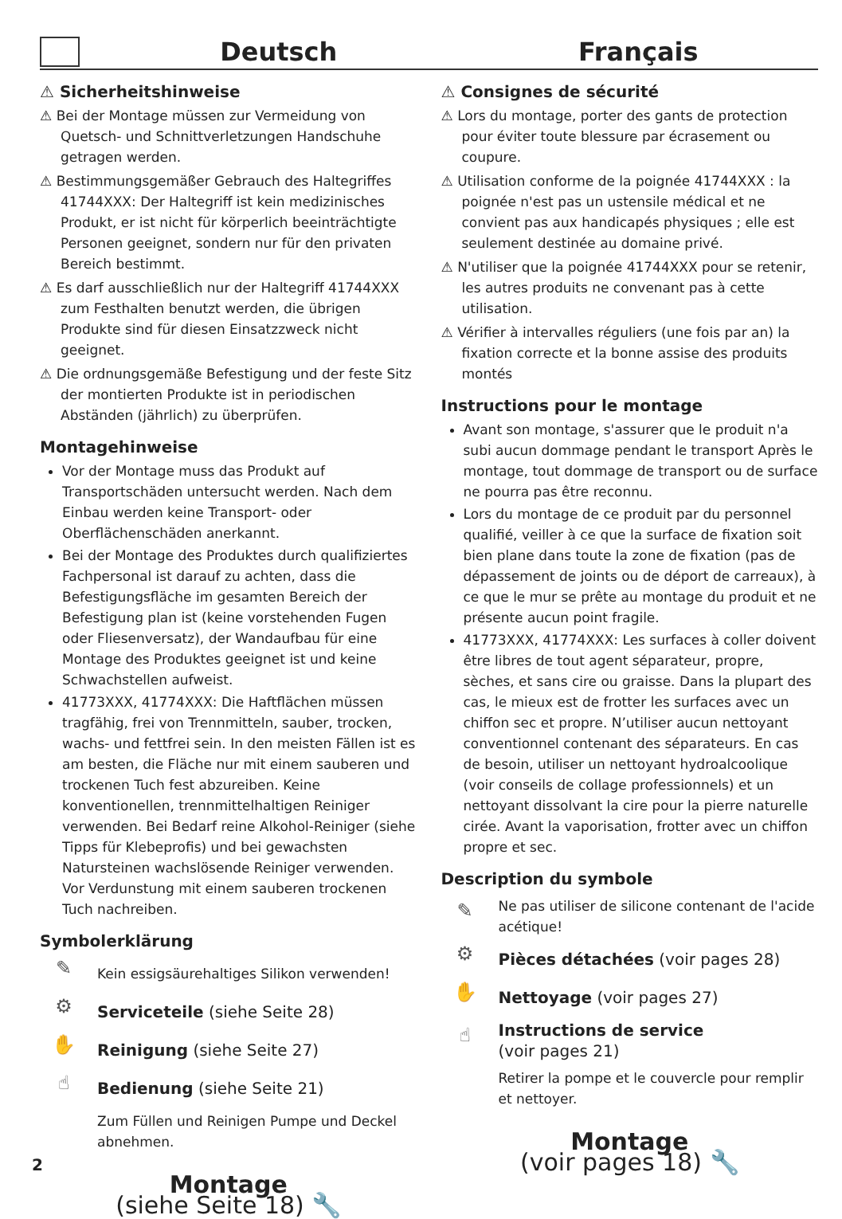Deutsch
Français
⚠ Sicherheitshinweise
⚠ Bei der Montage müssen zur Vermeidung von Quetsch- und Schnittverletzungen Handschuhe getragen werden.
⚠ Bestimmungsgemäßer Gebrauch des Haltegriffes 41744XXX: Der Haltegriff ist kein medizinisches Produkt, er ist nicht für körperlich beeinträchtigte Personen geeignet, sondern nur für den privaten Bereich bestimmt.
⚠ Es darf ausschließlich nur der Haltegriff 41744XXX zum Festhalten benutzt werden, die übrigen Produkte sind für diesen Einsatzzweck nicht geeignet.
⚠ Die ordnungsgemäße Befestigung und der feste Sitz der montierten Produkte ist in periodischen Abständen (jährlich) zu überprüfen.
Montagehinweise
Vor der Montage muss das Produkt auf Transportschäden untersucht werden. Nach dem Einbau werden keine Transport- oder Oberflächenschäden anerkannt.
Bei der Montage des Produktes durch qualifiziertes Fachpersonal ist darauf zu achten, dass die Befestigungsfläche im gesamten Bereich der Befestigung plan ist (keine vorstehenden Fugen oder Fliesenversatz), der Wandaufbau für eine Montage des Produktes geeignet ist und keine Schwachstellen aufweist.
41773XXX, 41774XXX: Die Haftflächen müssen tragfähig, frei von Trennmitteln, sauber, trocken, wachs- und fettfrei sein. In den meisten Fällen ist es am besten, die Fläche nur mit einem sauberen und trockenen Tuch fest abzureiben. Keine konventionellen, trennmittelhaltigen Reiniger verwenden. Bei Bedarf reine Alkohol-Reiniger (siehe Tipps für Klebeprofis) und bei gewachsten Natursteinen wachslösende Reiniger verwenden. Vor Verdunstung mit einem sauberen trockenen Tuch nachreiben.
Symbolerklärung
✎
Kein essigsäurehaltiges Silikon verwenden!
⚙
Serviceteile (siehe Seite 28)
✋
Reinigung (siehe Seite 27)
☝
Bedienung (siehe Seite 21)
Zum Füllen und Reinigen Pumpe und Deckel abnehmen.
Montage
(siehe Seite 18) 🔧
⚠ Consignes de sécurité
⚠ Lors du montage, porter des gants de protection pour éviter toute blessure par écrasement ou coupure.
⚠ Utilisation conforme de la poignée 41744XXX : la poignée n'est pas un ustensile médical et ne convient pas aux handicapés physiques ; elle est seulement destinée au domaine privé.
⚠ N'utiliser que la poignée 41744XXX pour se retenir, les autres produits ne convenant pas à cette utilisation.
⚠ Vérifier à intervalles réguliers (une fois par an) la fixation correcte et la bonne assise des produits montés
Instructions pour le montage
Avant son montage, s'assurer que le produit n'a subi aucun dommage pendant le transport Après le montage, tout dommage de transport ou de surface ne pourra pas être reconnu.
Lors du montage de ce produit par du personnel qualifié, veiller à ce que la surface de fixation soit bien plane dans toute la zone de fixation (pas de dépassement de joints ou de déport de carreaux), à ce que le mur se prête au montage du produit et ne présente aucun point fragile.
41773XXX, 41774XXX: Les surfaces à coller doivent être libres de tout agent séparateur, propre, sèches, et sans cire ou graisse. Dans la plupart des cas, le mieux est de frotter les surfaces avec un chiffon sec et propre. N’utiliser aucun nettoyant conventionnel contenant des séparateurs. En cas de besoin, utiliser un nettoyant hydroalcoolique (voir conseils de collage professionnels) et un nettoyant dissolvant la cire pour la pierre naturelle cirée. Avant la vaporisation, frotter avec un chiffon propre et sec.
Description du symbole
✎
Ne pas utiliser de silicone contenant de l'acide acétique!
⚙
Pièces détachées (voir pages 28)
✋
Nettoyage (voir pages 27)
☝
Instructions de service
(voir pages 21)
Retirer la pompe et le couvercle pour remplir et nettoyer.
Montage
(voir pages 18) 🔧
2